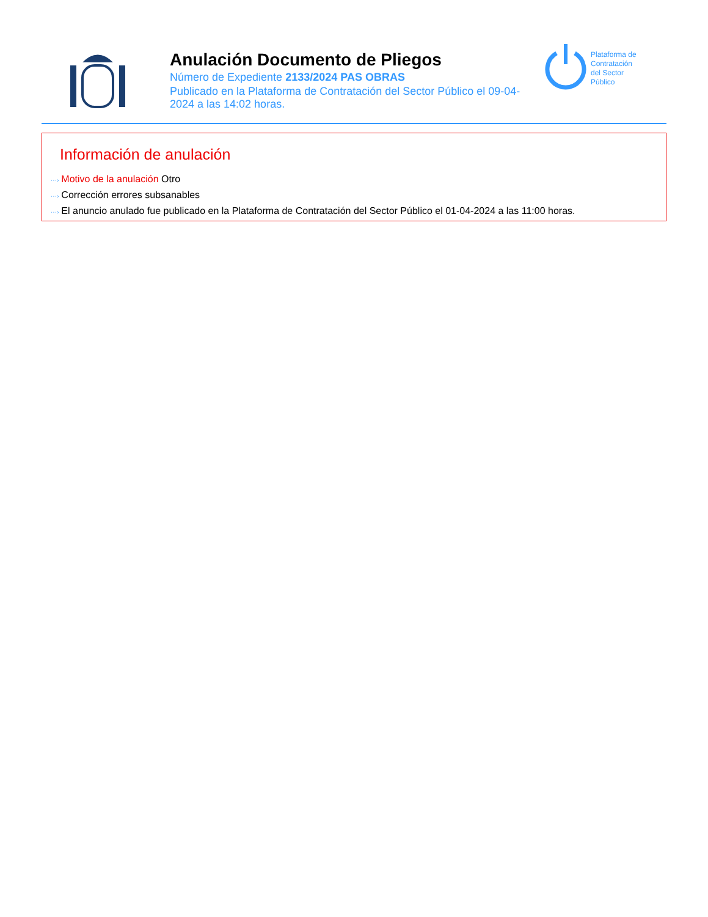Anulación Documento de Pliegos
Número de Expediente 2133/2024 PAS OBRAS
Publicado en la Plataforma de Contratación del Sector Público el 09-04-2024 a las 14:02 horas.
Plataforma de
Contratación
del Sector
Público
Información de anulación
···› Motivo de la anulación Otro
···› Corrección errores subsanables
···› El anuncio anulado fue publicado en la Plataforma de Contratación del Sector Público el 01-04-2024 a las 11:00 horas.